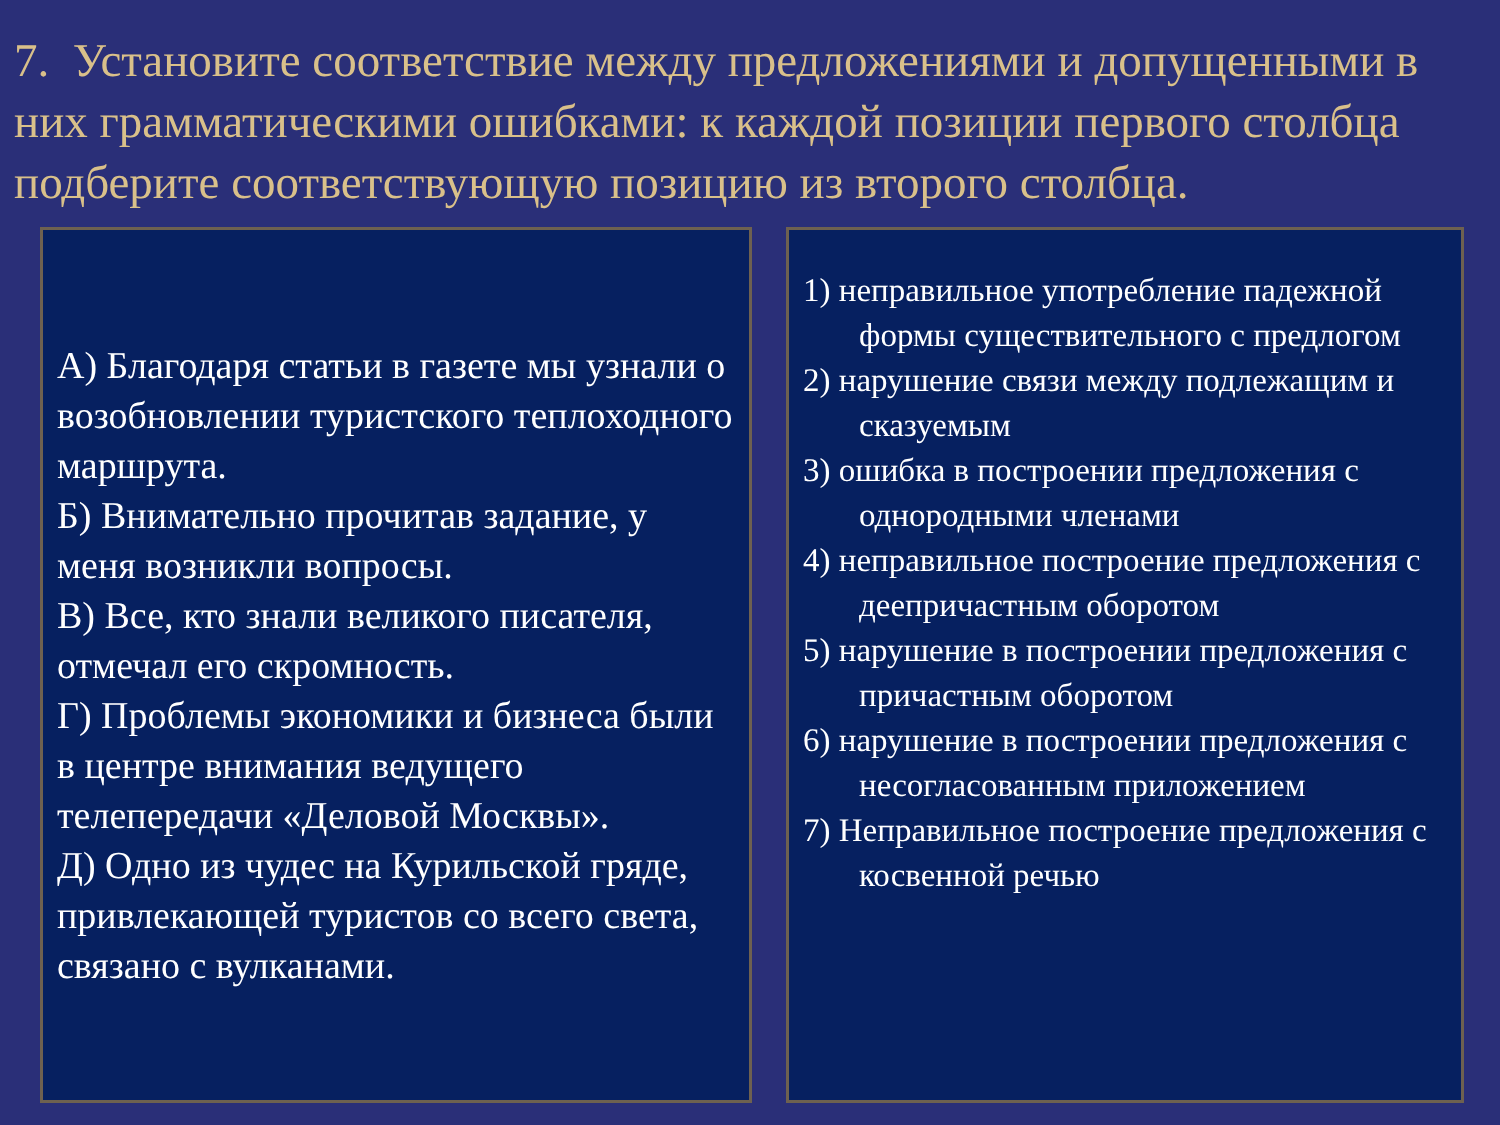7. Установите соответствие между предложениями и допущенными в них грамматическими ошибками: к каждой позиции первого столбца подберите соответствующую позицию из второго столбца.
А) Благодаря статьи в газете мы узнали о возобновлении туристского теплоходного маршрута.
Б) Внимательно прочитав задание, у меня возникли вопросы.
В) Все, кто знали великого писателя, отмечал его скромность.
Г) Проблемы экономики и бизнеса были в центре внимания ведущего телепередачи «Деловой Москвы».
Д) Одно из чудес на Курильской гряде, привлекающей туристов со всего света, связано с вулканами.
1) неправильное употребление падежной формы существительного с предлогом
2) нарушение связи между подлежащим и сказуемым
3) ошибка в построении предложения с однородными членами
4) неправильное построение предложения с деепричастным оборотом
5) нарушение в построении предложения с причастным оборотом
6) нарушение в построении предложения с несогласованным приложением
7) Неправильное построение предложения с косвенной речью